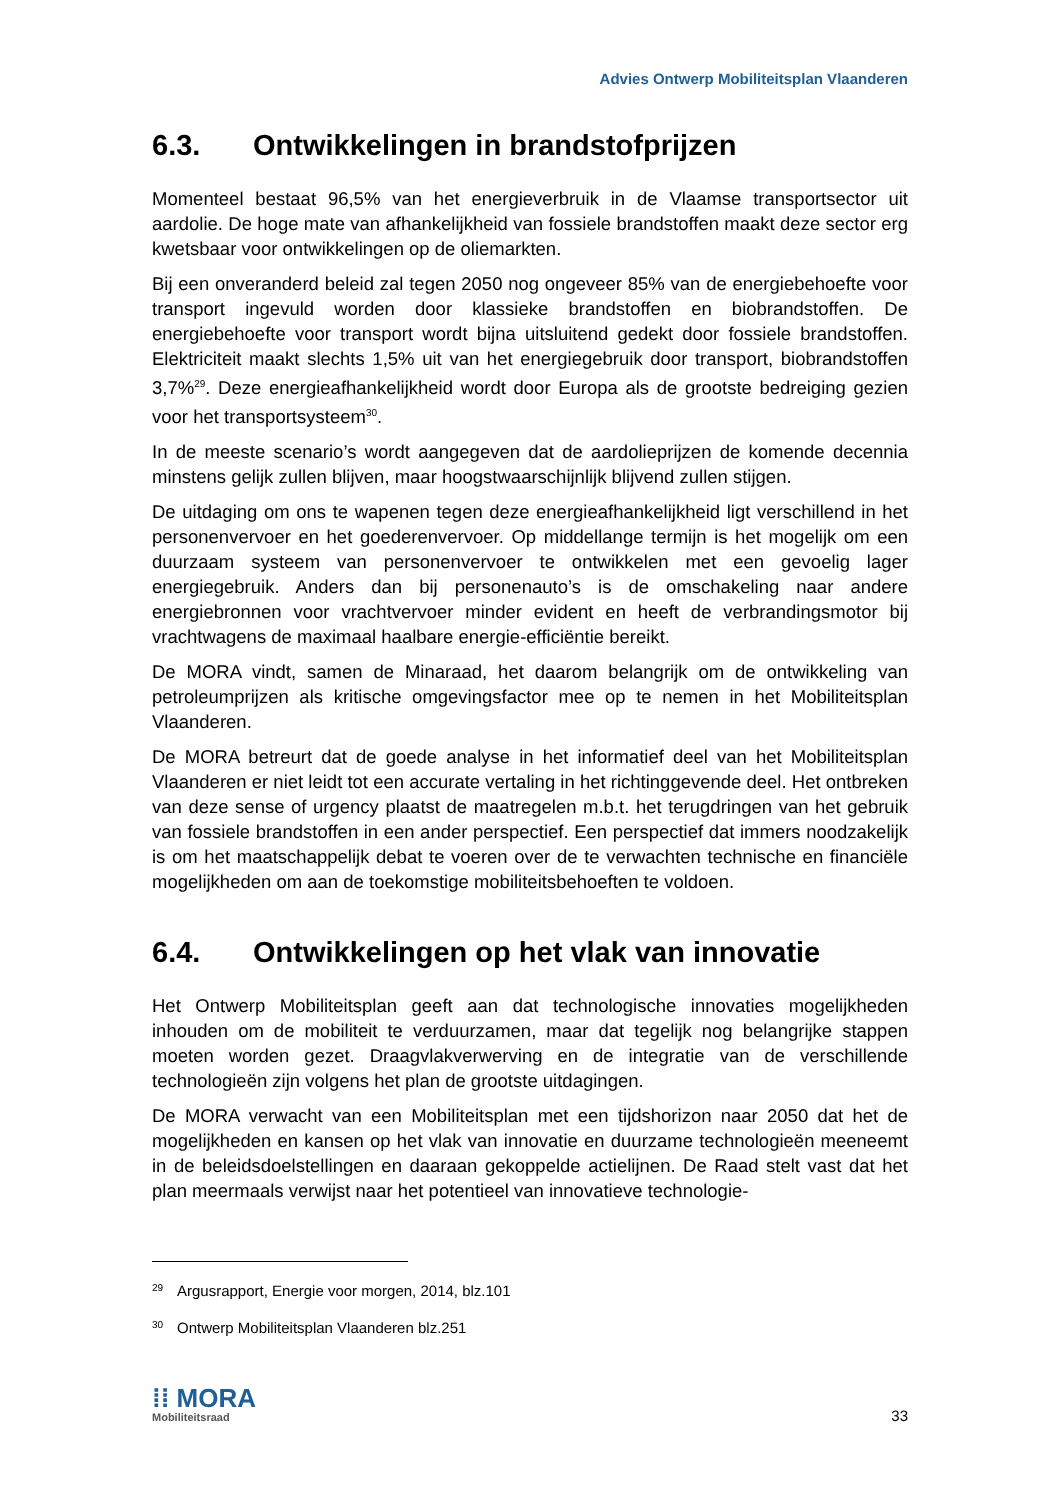Advies Ontwerp Mobiliteitsplan Vlaanderen
6.3. Ontwikkelingen in brandstofprijzen
Momenteel bestaat 96,5% van het energieverbruik in de Vlaamse transportsector uit aardolie. De hoge mate van afhankelijkheid van fossiele brandstoffen maakt deze sector erg kwetsbaar voor ontwikkelingen op de oliemarkten.
Bij een onveranderd beleid zal tegen 2050 nog ongeveer 85% van de energiebehoefte voor transport ingevuld worden door klassieke brandstoffen en biobrandstoffen. De energiebehoefte voor transport wordt bijna uitsluitend gedekt door fossiele brandstoffen. Elektriciteit maakt slechts 1,5% uit van het energiegebruik door transport, biobrandstoffen 3,7%<sup>29</sup>. Deze energieafhankelijkheid wordt door Europa als de grootste bedreiging gezien voor het transportsysteem<sup>30</sup>.
In de meeste scenario’s wordt aangegeven dat de aardolieprijzen de komende decennia minstens gelijk zullen blijven, maar hoogstwaarschijnlijk blijvend zullen stijgen.
De uitdaging om ons te wapenen tegen deze energieafhankelijkheid ligt verschillend in het personenvervoer en het goederenvervoer. Op middellange termijn is het mogelijk om een duurzaam systeem van personenvervoer te ontwikkelen met een gevoelig lager energiegebruik. Anders dan bij personenauto’s is de omschakeling naar andere energiebronnen voor vrachtvervoer minder evident en heeft de verbrandingsmotor bij vrachtwagens de maximaal haalbare energie-efficiëntie bereikt.
De MORA vindt, samen de Minaraad, het daarom belangrijk om de ontwikkeling van petroleumprijzen als kritische omgevingsfactor mee op te nemen in het Mobiliteitsplan Vlaanderen.
De MORA betreurt dat de goede analyse in het informatief deel van het Mobiliteitsplan Vlaanderen er niet leidt tot een accurate vertaling in het richtinggevende deel. Het ontbreken van deze sense of urgency plaatst de maatregelen m.b.t. het terugdringen van het gebruik van fossiele brandstoffen in een ander perspectief. Een perspectief dat immers noodzakelijk is om het maatschappelijk debat te voeren over de te verwachten technische en financiële mogelijkheden om aan de toekomstige mobiliteitsbehoeften te voldoen.
6.4. Ontwikkelingen op het vlak van innovatie
Het Ontwerp Mobiliteitsplan geeft aan dat technologische innovaties mogelijkheden inhouden om de mobiliteit te verduurzamen, maar dat tegelijk nog belangrijke stappen moeten worden gezet. Draagvlakverwerving en de integratie van de verschillende technologieën zijn volgens het plan de grootste uitdagingen.
De MORA verwacht van een Mobiliteitsplan met een tijdshorizon naar 2050 dat het de mogelijkheden en kansen op het vlak van innovatie en duurzame technologieën meeneemt in de beleidsdoelstellingen en daaraan gekoppelde actielijnen. De Raad stelt vast dat het plan meermaals verwijst naar het potentieel van innovatieve technologie-
<sup>29</sup> Argusrapport, Energie voor morgen, 2014, blz.101
<sup>30</sup> Ontwerp Mobiliteitsplan Vlaanderen blz.251
⁞⁞ MORA
Mobiliteitsraad
33